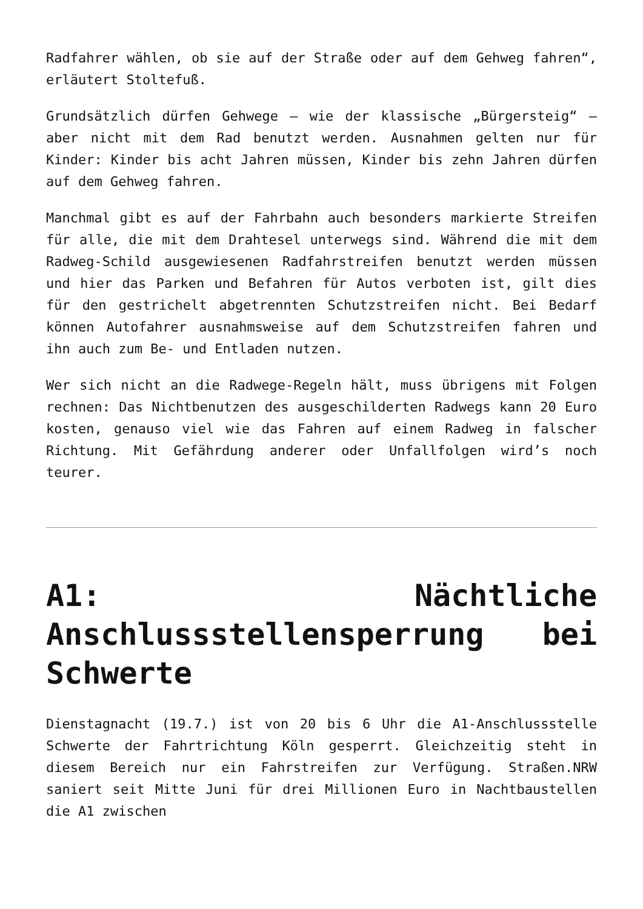Radfahrer wählen, ob sie auf der Straße oder auf dem Gehweg fahren“, erläutert Stoltefuß.
Grundsätzlich dürfen Gehwege – wie der klassische „Bürgersteig“ – aber nicht mit dem Rad benutzt werden. Ausnahmen gelten nur für Kinder: Kinder bis acht Jahren müssen, Kinder bis zehn Jahren dürfen auf dem Gehweg fahren.
Manchmal gibt es auf der Fahrbahn auch besonders markierte Streifen für alle, die mit dem Drahtesel unterwegs sind. Während die mit dem Radweg-Schild ausgewiesenen Radfahrstreifen benutzt werden müssen und hier das Parken und Befahren für Autos verboten ist, gilt dies für den gestrichelt abgetrennten Schutzstreifen nicht. Bei Bedarf können Autofahrer ausnahmsweise auf dem Schutzstreifen fahren und ihn auch zum Be- und Entladen nutzen.
Wer sich nicht an die Radwege-Regeln hält, muss übrigens mit Folgen rechnen: Das Nichtbenutzen des ausgeschilderten Radwegs kann 20 Euro kosten, genauso viel wie das Fahren auf einem Radweg in falscher Richtung. Mit Gefährdung anderer oder Unfallfolgen wird’s noch teurer.
A1: Nächtliche Anschlussstellensperrung bei Schwerte
Dienstagnacht (19.7.) ist von 20 bis 6 Uhr die A1-Anschlussstelle Schwerte der Fahrtrichtung Köln gesperrt. Gleichzeitig steht in diesem Bereich nur ein Fahrstreifen zur Verfügung. Straßen.NRW saniert seit Mitte Juni für drei Millionen Euro in Nachtbaustellen die A1 zwischen